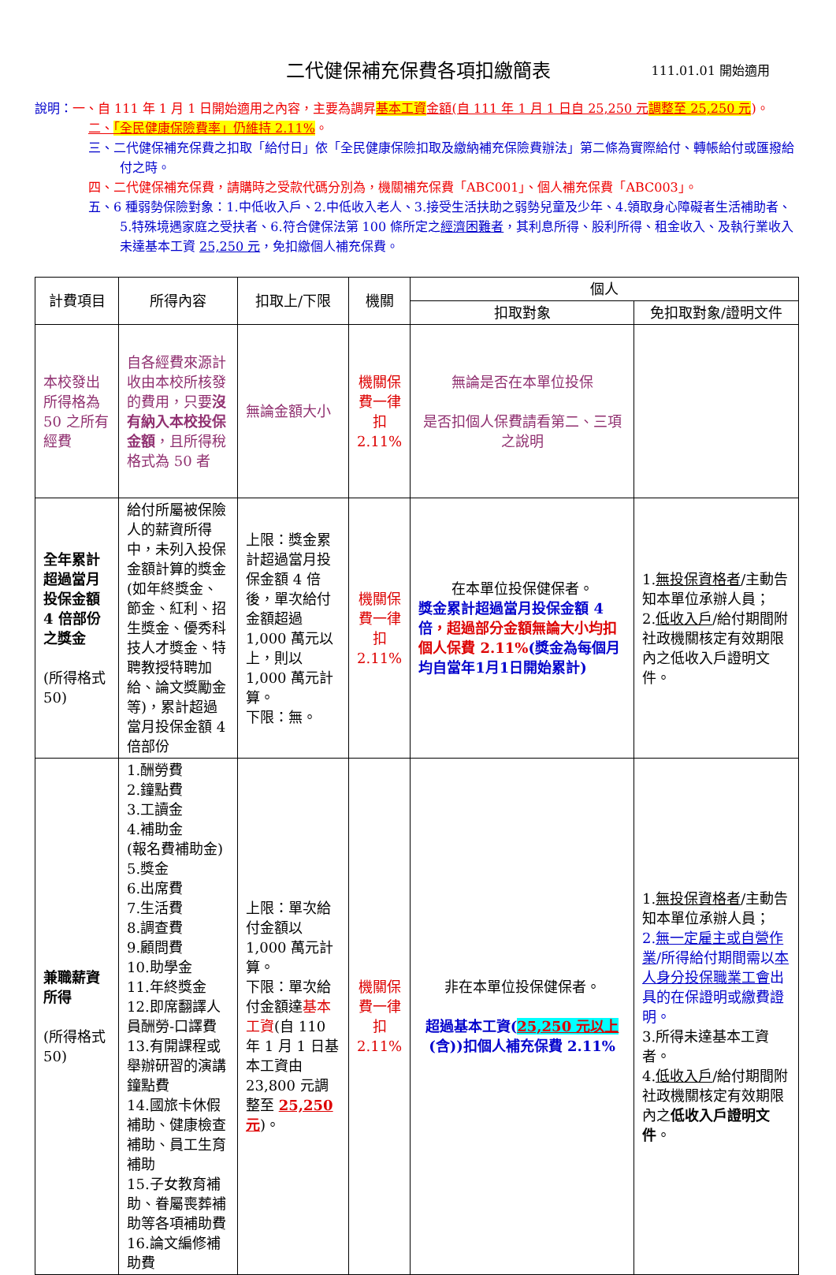二代健保補充保費各項扣繳簡表 111.01.01 開始適用
說明：一、自 111 年 1 月 1 日開始適用之內容，主要為調昇基本工資 金額(自 111 年 1 月 1 日自 25,250 元 調整至 25,250 元)。
二、「全民健康保險費率」仍維持 2.11%。
三、二代健保補充保費之扣取「給付日」依「全民健康保險扣取及繳納補充保險費辦法」第二條為實際給付、轉帳給付或匯撥給付之時。
四、二代健保補充保費，請購時之受款代碼分別為，機關補充保費「ABC001」、個人補充保費「ABC003」。
五、6 種弱勢保險對象：1.中低收入戶、2.中低收入老人、3.接受生活扶助之弱勢兒童及少年、4.領取身心障礙者生活補助者、5.特殊境遇家庭之受扶者、6.符合健保法第 100 條所定之經濟困難者，其利息所得、股利所得、租金收入、及執行業收入未達基本工資 25,250 元，免扣繳個人補充保費。
| 計費項目 | 所得內容 | 扣取上/下限 | 機關 | 個人 | |
| --- | --- | --- | --- | --- | --- |
| | | | | 扣取對象 | 免扣取對象/證明文件 |
| 本校發出所得格為 50 之所有經費 | 自各經費來源計收由本校所核發的費用，只要 沒有納入本校投保金額 ，且所得稅格式為 50 者 | 無論金額大小 | 機關保費一律扣 2.11% | 無論是否在本單位投保 是否扣個人保費請看第二、三項之說明 | |
| 全年累計超過當月投保金額 4 倍部份之獎金 (所得格式 50) | 給付所屬被保險人的薪資所得中，未列入投保金額計算的獎金(如年終獎金、節金、紅利、招生獎金、優秀科技人才獎金、特聘教授特聘加給、論文獎勵金等)，累計超過當月投保金額 4 倍部份 | 上限：獎金累計超過當月投保金額 4 倍後，單次給付金額超過 1,000 萬元以上，則以 1,000 萬元計算。 下限：無。 | 機關保費一律扣 2.11% | 在本單位投保健保者。 獎金累計超過當月投保金額 4 倍 ，超過部分金額無論大小均扣個人保費 2.11% (獎金為每個月均自當年1月1日開始累計) | 1. 無投保資格者 /主動告知本單位承辦人員； 2. 低收入戶 /給付期間附社政機關核定有效期限內之低收入戶證明文件。 |
| 兼職薪資所得 (所得格式 50) | 1.酬勞費 2.鐘點費 3.工讀金 4.補助金 (報名費補助金) 5.獎金 6.出席費 7.生活費 8.調查費 9.顧問費 10.助學金 11.年終獎金 12.即席翻譯人員酬勞-口譯費 13.有開課程或舉辦研習的演講鐘點費 14.國旅卡休假補助、健康檢查補助、員工生育補助 15.子女教育補助、眷屬喪葬補助等各項補助費 16.論文編修補助費 | 上限：單次給付金額以 1,000 萬元計算。 下限：單次給付金額達 基本工資 (自 110 年 1 月 1 日基本工資由 23,800 元調整至 25,250 元 )。 | 機關保費一律扣 2.11% | 非在本單位投保健保者。 超過基本工資( 25,250 元以上 (含))扣個人補充保費 2.11% | 1. 無投保資格者 /主動告知本單位承辦人員； 2. 無一定雇主或自營作業 /所得給付期間需以 本人身分投保職業工會 出具的在保證明或繳費證明。 3.所得未達基本工資者。 4. 低收入戶 /給付期間附社政機關核定有效期限內之 低收入戶證明文件 。 |